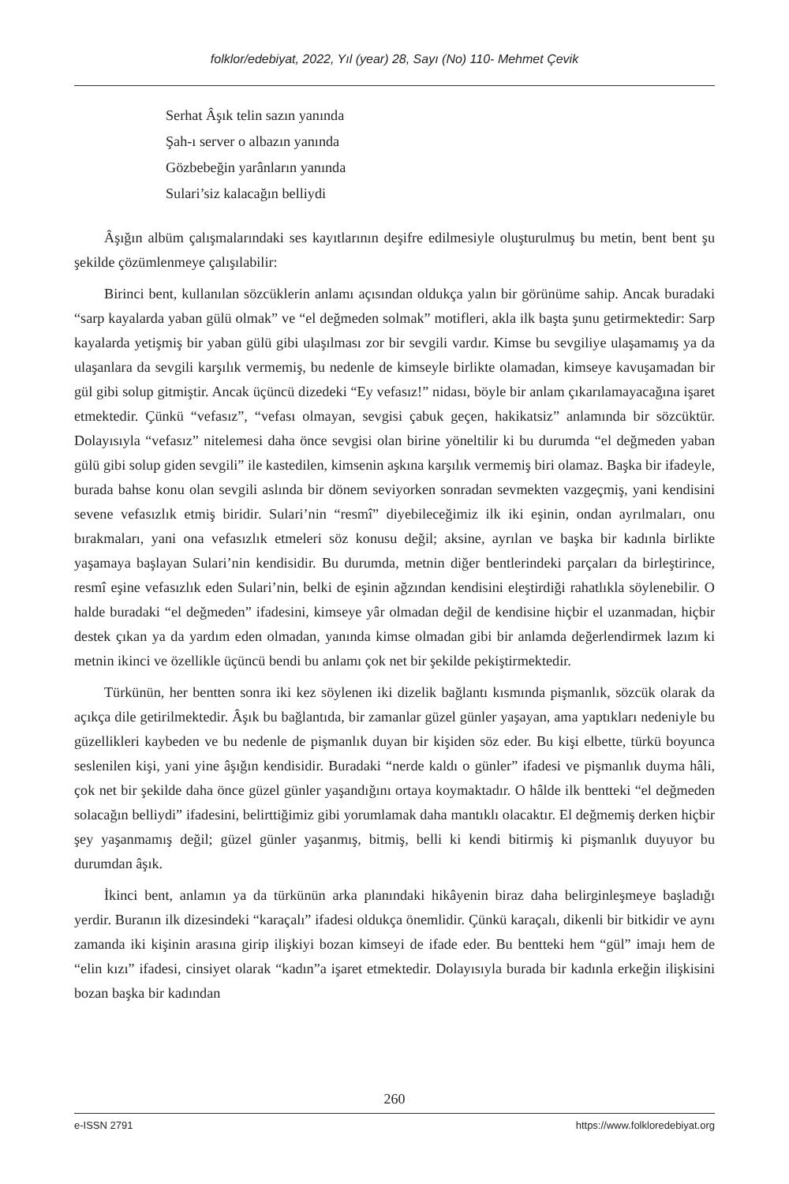folklor/edebiyat, 2022, Yıl (year) 28, Sayı (No) 110- Mehmet Çevik
Serhat Âşık telin sazın yanında
Şah-ı server o albazın yanında
Gözbebeğin yarânların yanında
Sulari’siz kalacağın belliydi
Âşığın albüm çalışmalarındaki ses kayıtlarının deşifre edilmesiyle oluşturulmuş bu metin, bent bent şu şekilde çözümlenmeye çalışılabilir:
Birinci bent, kullanılan sözcüklerin anlamı açısından oldukça yalın bir görünüme sahip. Ancak buradaki “sarp kayalarda yaban gülü olmak” ve “el değmeden solmak” motifleri, akla ilk başta şunu getirmektedir: Sarp kayalarda yetişmiş bir yaban gülü gibi ulaşılması zor bir sevgili vardır. Kimse bu sevgiliye ulaşamamış ya da ulaşanlara da sevgili karşılık vermemiş, bu nedenle de kimseyle birlikte olamadan, kimseye kavuşamadan bir gül gibi solup gitmiştir. Ancak üçüncü dizedeki “Ey vefasız!” nidası, böyle bir anlam çıkarılamayacağına işaret etmektedir. Çünkü “vefasız”, “vefası olmayan, sevgisi çabuk geçen, hakikatsiz” anlamında bir sözcüktür. Dolayısıyla “vefasız” nitelemesi daha önce sevgisi olan birine yöneltilir ki bu durumda “el değmeden yaban gülü gibi solup giden sevgili” ile kastedilen, kimsenin aşkına karşılık vermemiş biri olamaz. Başka bir ifadeyle, burada bahse konu olan sevgili aslında bir dönem seviyorken sonradan sevmekten vazgeçmiş, yani kendisini sevene vefasızlık etmiş biridir. Sulari’nin “resmî” diyebileceğimiz ilk iki eşinin, ondan ayrılmaları, onu bırakmaları, yani ona vefasızlık etmeleri söz konusu değil; aksine, ayrılan ve başka bir kadınla birlikte yaşamaya başlayan Sulari’nin kendisidir. Bu durumda, metnin diğer bentlerindeki parçaları da birleştirince, resmî eşine vefasızlık eden Sulari’nin, belki de eşinin ağzından kendisini eleştirdiği rahatlıkla söylenebilir. O halde buradaki “el değmeden” ifadesini, kimseye yâr olmadan değil de kendisine hiçbir el uzanmadan, hiçbir destek çıkan ya da yardım eden olmadan, yanında kimse olmadan gibi bir anlamda değerlendirmek lazım ki metnin ikinci ve özellikle üçüncü bendi bu anlamı çok net bir şekilde pekiştirmektedir.
Türkünün, her bentten sonra iki kez söylenen iki dizelik bağlantı kısmında pişmanlık, sözcük olarak da açıkça dile getirilmektedir. Âşık bu bağlantıda, bir zamanlar güzel günler yaşayan, ama yaptıkları nedeniyle bu güzellikleri kaybeden ve bu nedenle de pişmanlık duyan bir kişiden söz eder. Bu kişi elbette, türkü boyunca seslenilen kişi, yani yine âşığın kendisidir. Buradaki “nerde kaldı o günler” ifadesi ve pişmanlık duyma hâli, çok net bir şekilde daha önce güzel günler yaşandığını ortaya koymaktadır. O hâlde ilk bentteki “el değmeden solacağın belliydi” ifadesini, belirttiğimiz gibi yorumlamak daha mantıklı olacaktır. El değmemiş derken hiçbir şey yaşanmamış değil; güzel günler yaşanmış, bitmiş, belli ki kendi bitirmiş ki pişmanlık duyuyor bu durumdan âşık.
İkinci bent, anlamın ya da türkünün arka planındaki hikâyenin biraz daha belirginleşmeye başladığı yerdir. Buranın ilk dizesindeki “karaçalı” ifadesi oldukça önemlidir. Çünkü karaçalı, dikenli bir bitkidir ve aynı zamanda iki kişinin arasına girip ilişkiyi bozan kimseyi de ifade eder. Bu bentteki hem “gül” imajı hem de “elin kızı” ifadesi, cinsiyet olarak “kadın”a işaret etmektedir. Dolayısıyla burada bir kadınla erkeğin ilişkisini bozan başka bir kadından
260
e-ISSN 2791 https://www.folkloredebiyat.org